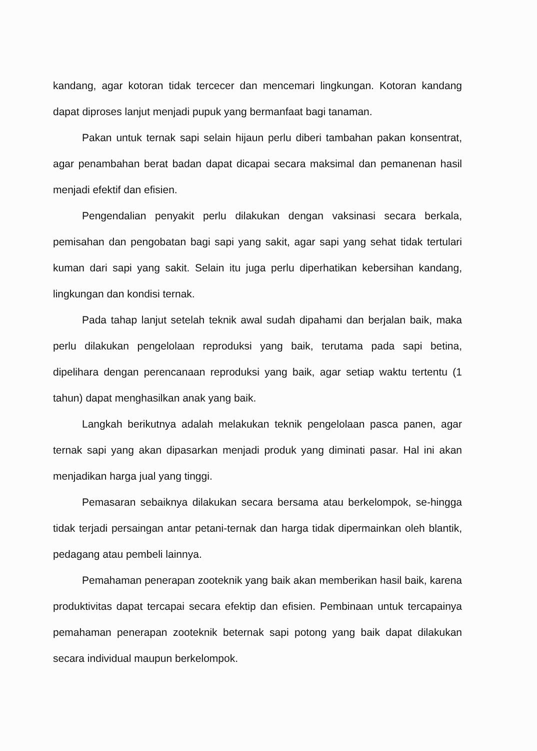kandang, agar kotoran tidak tercecer dan mencemari lingkungan. Kotoran kandang dapat diproses lanjut menjadi pupuk yang bermanfaat bagi tanaman.
Pakan untuk ternak sapi selain hijaun perlu diberi tambahan pakan konsentrat, agar penambahan berat badan dapat dicapai secara maksimal dan pemanenan hasil menjadi efektif dan efisien.
Pengendalian penyakit perlu dilakukan dengan vaksinasi secara berkala, pemisahan dan pengobatan bagi sapi yang sakit, agar sapi yang sehat tidak tertulari kuman dari sapi yang sakit. Selain itu juga perlu diperhatikan kebersihan kandang, lingkungan dan kondisi ternak.
Pada tahap lanjut setelah teknik awal sudah dipahami dan berjalan baik, maka perlu dilakukan pengelolaan reproduksi yang baik, terutama pada sapi betina, dipelihara dengan perencanaan reproduksi yang baik, agar setiap waktu tertentu (1 tahun) dapat menghasilkan anak yang baik.
Langkah berikutnya adalah melakukan teknik pengelolaan pasca panen, agar ternak sapi yang akan dipasarkan menjadi produk yang diminati pasar. Hal ini akan menjadikan harga jual yang tinggi.
Pemasaran sebaiknya dilakukan secara bersama atau berkelompok, se-hingga tidak terjadi persaingan antar petani-ternak dan harga tidak dipermainkan oleh blantik, pedagang atau pembeli lainnya.
Pemahaman penerapan zooteknik yang baik akan memberikan hasil baik, karena produktivitas dapat tercapai secara efektip dan efisien. Pembinaan untuk tercapainya pemahaman penerapan zooteknik beternak sapi potong yang baik dapat dilakukan secara individual maupun berkelompok.